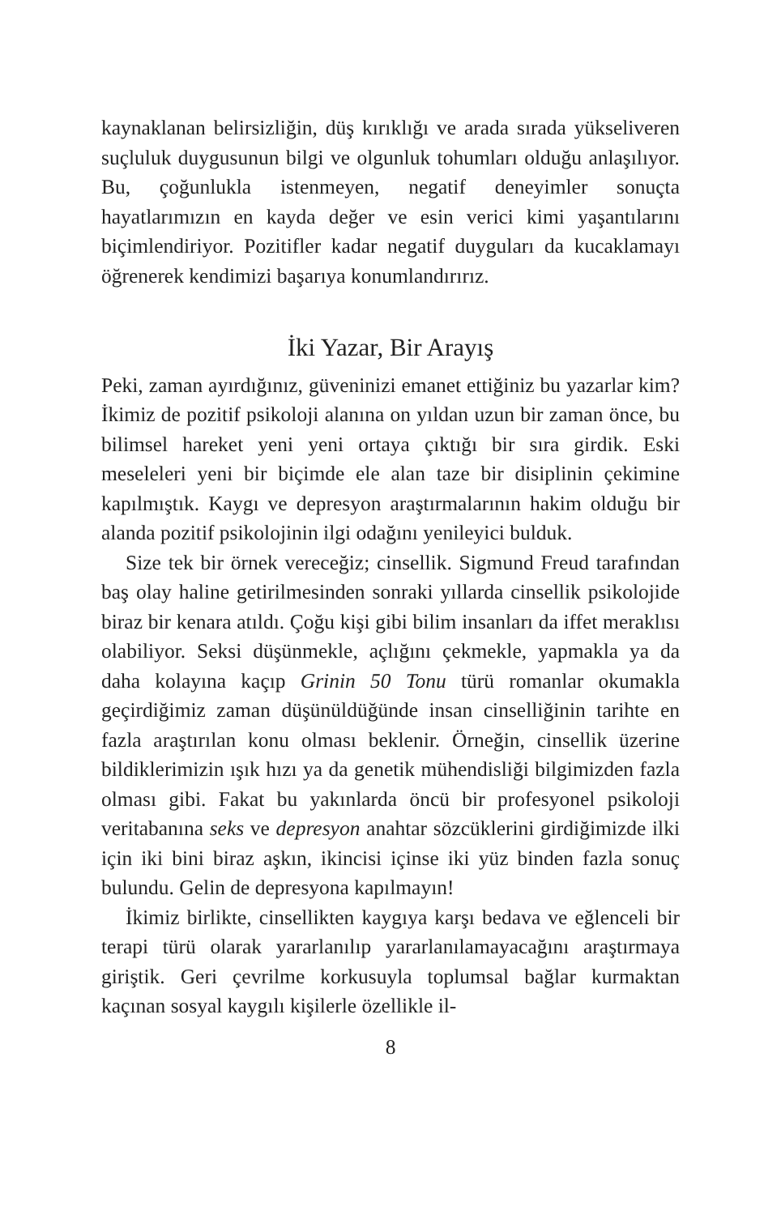kaynaklanan belirsizliğin, düş kırıklığı ve arada sırada yükseliveren suçluluk duygusunun bilgi ve olgunluk tohumları olduğu anlaşılıyor. Bu, çoğunlukla istenmeyen, negatif deneyimler sonuçta hayatlarımızın en kayda değer ve esin verici kimi yaşantılarını biçimlendiriyor. Pozitifler kadar negatif duyguları da kucaklamayı öğrenerek kendimizi başarıya konumlandırırız.
İki Yazar, Bir Arayış
Peki, zaman ayırdığınız, güveninizi emanet ettiğiniz bu yazarlar kim? İkimiz de pozitif psikoloji alanına on yıldan uzun bir zaman önce, bu bilimsel hareket yeni yeni ortaya çıktığı bir sıra girdik. Eski meseleleri yeni bir biçimde ele alan taze bir disiplinin çekimine kapılmıştık. Kaygı ve depresyon araştırmalarının hakim olduğu bir alanda pozitif psikolojinin ilgi odağını yenileyici bulduk.
Size tek bir örnek vereceğiz; cinsellik. Sigmund Freud tarafından baş olay haline getirilmesinden sonraki yıllarda cinsellik psikolojide biraz bir kenara atıldı. Çoğu kişi gibi bilim insanları da iffet meraklısı olabiliyor. Seksi düşünmekle, açlığını çekmekle, yapmakla ya da daha kolayına kaçıp Grinin 50 Tonu türü romanlar okumakla geçirdiğimiz zaman düşünüldüğünde insan cinselliğinin tarihte en fazla araştırılan konu olması beklenir. Örneğin, cinsellik üzerine bildiklerimizin ışık hızı ya da genetik mühendisliği bilgimizden fazla olması gibi. Fakat bu yakınlarda öncü bir profesyonel psikoloji veritabanına seks ve depresyon anahtar sözcüklerini girdiğimizde ilki için iki bini biraz aşkın, ikincisi içinse iki yüz binden fazla sonuç bulundu. Gelin de depresyona kapılmayın!
İkimiz birlikte, cinsellikten kaygıya karşı bedava ve eğlenceli bir terapi türü olarak yararlanılıp yararlanılamayacağını araştırmaya giriştik. Geri çevrilme korkusuyla toplumsal bağlar kurmaktan kaçınan sosyal kaygılı kişilerle özellikle il-
8